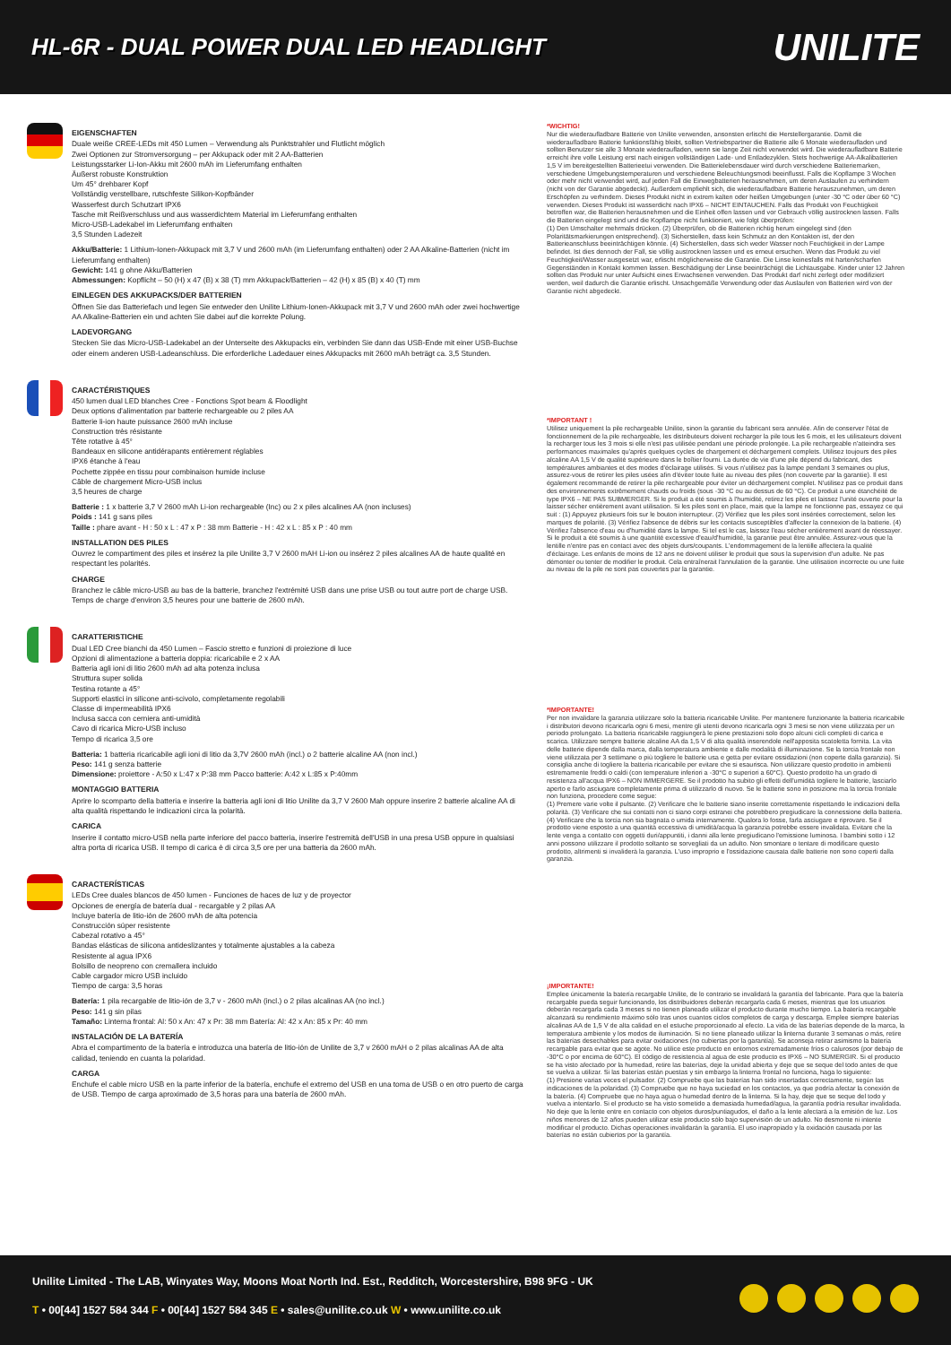HL-6R - DUAL POWER DUAL LED HEADLIGHT
UNILITE
EIGENSCHAFTEN
Duale weiße CREE-LEDs mit 450 Lumen – Verwendung als Punktstrahler und Flutlicht möglich
Zwei Optionen zur Stromversorgung – per Akkupack oder mit 2 AA-Batterien
Leistungsstarker Li-Ion-Akku mit 2600 mAh im Lieferumfang enthalten
Äußerst robuste Konstruktion
Um 45° drehbarer Kopf
Vollständig verstellbare, rutschfeste Silikon-Kopfbänder
Wasserfest durch Schutzart IPX6
Tasche mit Reißverschluss und aus wasserdichtem Material im Lieferumfang enthalten
Micro-USB-Ladekabel im Lieferumfang enthalten
3,5 Stunden Ladezeit
Akku/Batterie: 1 Lithium-Ionen-Akkupack mit 3,7 V und 2600 mAh (im Lieferumfang enthalten) oder 2 AA Alkaline-Batterien (nicht im Lieferumfang enthalten)
Gewicht: 141 g ohne Akku/Batterien
Abmessungen: Kopflicht – 50 (H) x 47 (B) x 38 (T) mm Akkupack/Batterien – 42 (H) x 85 (B) x 40 (T) mm
EINLEGEN DES AKKUPACKS/DER BATTERIEN
Öffnen Sie das Batteriefach und legen Sie entweder den Unilite Lithium-Ionen-Akkupack mit 3,7 V und 2600 mAh oder zwei hochwertige AA Alkaline-Batterien ein und achten Sie dabei auf die korrekte Polung.
LADEVORGANG
Stecken Sie das Micro-USB-Ladekabel an der Unterseite des Akkupacks ein, verbinden Sie dann das USB-Ende mit einer USB-Buchse oder einem anderen USB-Ladeanschluss. Die erforderliche Ladedauer eines Akkupacks mit 2600 mAh beträgt ca. 3,5 Stunden.
CARACTÉRISTIQUES
450 lumen dual LED blanches Cree - Fonctions Spot beam & Floodlight
Deux options d'alimentation par batterie rechargeable ou 2 piles AA
Batterie li-ion haute puissance 2600 mAh incluse
Construction très résistante
Tête rotative à 45°
Bandeaux en silicone antidérapants entièrement réglables
IPX6 étanche à l'eau
Pochette zippée en tissu pour combinaison humide incluse
Câble de chargement Micro-USB inclus
3,5 heures de charge
Batterie : 1 x batterie 3,7 V 2600 mAh Li-ion rechargeable (Inc) ou 2 x piles alcalines AA (non incluses)
Poids : 141 g sans piles
Taille : phare avant - H : 50 x L : 47 x P : 38 mm Batterie - H : 42 x L : 85 x P : 40 mm
INSTALLATION DES PILES
Ouvrez le compartiment des piles et insérez la pile Unilite 3,7 V 2600 mAH Li-ion ou insérez 2 piles alcalines AA de haute qualité en respectant les polarités.
CHARGE
Branchez le câble micro-USB au bas de la batterie, branchez l'extrémité USB dans une prise USB ou tout autre port de charge USB. Temps de charge d'environ 3,5 heures pour une batterie de 2600 mAh.
CARATTERISTICHE
Dual LED Cree bianchi da 450 Lumen – Fascio stretto e funzioni di proiezione di luce
Opzioni di alimentazione a batteria doppia: ricaricabile e 2 x AA
Batteria agli ioni di litio 2600 mAh ad alta potenza inclusa
Struttura super solida
Testina rotante a 45°
Supporti elastici in silicone anti-scivolo, completamente regolabili
Classe di impermeabilità IPX6
Inclusa sacca con cerniera anti-umidità
Cavo di ricarica Micro-USB incluso
Tempo di ricarica 3,5 ore
Batteria: 1 batteria ricaricabile agli ioni di litio da 3,7V 2600 mAh (incl.) o 2 batterie alcaline AA (non incl.)
Peso: 141 g senza batterie
Dimensione: proiettore - A:50 x L:47 x P:38 mm Pacco batterie: A:42 x L:85 x P:40mm
MONTAGGIO BATTERIA
Aprire lo scomparto della batteria e inserire la batteria agli ioni di litio Unilite da 3,7 V 2600 Mah oppure inserire 2 batterie alcaline AA di alta qualità rispettando le indicazioni circa la polarità.
CARICA
Inserire il contatto micro-USB nella parte inferiore del pacco batteria, inserire l'estremità dell'USB in una presa USB oppure in qualsiasi altra porta di ricarica USB. Il tempo di carica è di circa 3,5 ore per una batteria da 2600 mAh.
CARACTERÍSTICAS
LEDs Cree duales blancos de 450 lumen - Funciones de haces de luz y de proyector
Opciones de energía de batería dual - recargable y 2 pilas AA
Incluye batería de litio-ión de 2600 mAh de alta potencia
Construcción súper resistente
Cabezal rotativo a 45°
Bandas elásticas de silicona antideslizantes y totalmente ajustables a la cabeza
Resistente al agua IPX6
Bolsillo de neopreno con cremallera incluido
Cable cargador micro USB incluido
Tiempo de carga: 3,5 horas
Batería: 1 pila recargable de litio-ión de 3,7 v - 2600 mAh (incl.) o 2 pilas alcalinas AA (no incl.)
Peso: 141 g sin pilas
Tamaño: Linterna frontal: Al: 50 x An: 47 x Pr: 38 mm Batería: Al: 42 x An: 85 x Pr: 40 mm
INSTALACIÓN DE LA BATERÍA
Abra el compartimento de la batería e introduzca una batería de litio-ión de Unilite de 3,7 v 2600 mAH o 2 pilas alcalinas AA de alta calidad, teniendo en cuanta la polaridad.
CARGA
Enchufe el cable micro USB en la parte inferior de la batería, enchufe el extremo del USB en una toma de USB o en otro puerto de carga de USB. Tiempo de carga aproximado de 3,5 horas para una batería de 2600 mAh.
*WICHTIG!
Nur die wiederaufladbare Batterie von Unilite verwenden, ansonsten erlischt die Herstellergarantie. Damit die wiederaufladbare Batterie funktionsfähig bleibt, sollten Vertriebspartner die Batterie alle 6 Monate wiederaufladen und sollten Benutzer sie alle 3 Monate wiederaufladen, wenn sie lange Zeit nicht verwendet wird. Die wiederaufladbare Batterie erreicht ihre volle Leistung erst nach einigen vollständigen Lade- und Entladezyklen. Stets hochwertige AA-Alkalibatterien 1,5 V im bereitgestellten Batterieetui verwenden. Die Batterielebensdauer wird durch verschiedene Batteriemarken, verschiedene Umgebungstemperaturen und verschiedene Beleuchtungsmodi beeinflusst. Falls die Kopflampe 3 Wochen oder mehr nicht verwendet wird, auf jeden Fall die Einwegbatterien herausnehmen, um deren Auslaufen zu verhindern (nicht von der Garantie abgedeckt). Außerdem empfiehlt sich, die wiederaufladbare Batterie herauszunehmen, um deren Erschöpfen zu verhindern. Dieses Produkt nicht in extrem kalten oder heißen Umgebungen (unter -30 °C oder über 60 °C) verwenden. Dieses Produkt ist wasserdicht nach IPX6 – NICHT EINTAUCHEN. Falls das Produkt von Feuchtigkeit betroffen war, die Batterien herausnehmen und die Einheit offen lassen und vor Gebrauch völlig austrocknen lassen. Falls die Batterien eingelegt sind und die Kopflampe nicht funktioniert, wie folgt überprüfen:
(1) Den Umschalter mehrmals drücken. (2) Überprüfen, ob die Batterien richtig herum eingelegt sind (den Polaritätsmarkierungen entsprechend). (3) Sicherstellen, dass kein Schmutz an den Kontakten ist, der den Batterieanschluss beeinträchtigen könnte. (4) Sicherstellen, dass sich weder Wasser noch Feuchtigkeit in der Lampe befindet. Ist dies dennoch der Fall, sie völlig austrocknen lassen und es erneut ersuchen. Wenn das Produkt zu viel Feuchtigkeit/Wasser ausgesetzt war, erlischt möglicherweise die Garantie. Die Linse keinesfalls mit harten/scharfen Gegenständen in Kontakt kommen lassen. Beschädigung der Linse beeinträchtigt die Lichtausgabe. Kinder unter 12 Jahren sollten das Produkt nur unter Aufsicht eines Erwachsenen verwenden. Das Produkt darf nicht zerlegt oder modifiziert werden, weil dadurch die Garantie erlischt. Unsachgemäße Verwendung oder das Auslaufen von Batterien wird von der Garantie nicht abgedeckt.
*IMPORTANT !
Utilisez uniquement la pile rechargeable Unilite, sinon la garantie du fabricant sera annulée. Afin de conserver l'état de fonctionnement de la pile rechargeable, les distributeurs doivent recharger la pile tous les 6 mois, et les utilisateurs doivent la recharger tous les 3 mois si elle n'est pas utilisée pendant une période prolongée. La pile rechargeable n'atteindra ses performances maximales qu'après quelques cycles de chargement et déchargement complets. Utilisez toujours des piles alcaline AA 1,5 V de qualité supérieure dans le boîtier fourni. La durée de vie d'une pile dépend du fabricant, des températures ambiantes et des modes d'éclairage utilisés. Si vous n'utilisez pas la lampe pendant 3 semaines ou plus, assurez-vous de retirer les piles usées afin d'éviter toute fuite au niveau des piles (non couverte par la garantie). Il est également recommandé de retirer la pile rechargeable pour éviter un déchargement complet. N'utilisez pas ce produit dans des environnements extrêmement chauds ou froids (sous -30 °C ou au dessus de 60 °C). Ce produit a une étanchéité de type IPX6 – NE PAS SUBMERGER. Si le produit a été soumis à l'humidité, retirez les piles et laissez l'unité ouverte pour la laisser sécher entièrement avant utilisation. Si les piles sont en place, mais que la lampe ne fonctionne pas, essayez ce qui suit : (1) Appuyez plusieurs fois sur le bouton interrupteur. (2) Vérifiez que les piles sont insérées correctement, selon les marques de polarité. (3) Vérifiez l'absence de débris sur les contacts susceptibles d'affecter la connexion de la batterie. (4) Vérifiez l'absence d'eau ou d'humidité dans la lampe. Si tel est le cas, laissez l'eau sécher entièrement avant de réessayer. Si le produit a été soumis à une quantité excessive d'eau/d'humidité, la garantie peut être annulée. Assurez-vous que la lentille n'entre pas en contact avec des objets durs/coupants. L'endommagement de la lentille affectera la qualité d'éclairage. Les enfants de moins de 12 ans ne doivent utiliser le produit que sous la supervision d'un adulte. Ne pas démonter ou tenter de modifier le produit. Cela entraînerait l'annulation de la garantie. Une utilisation incorrecte ou une fuite au niveau de la pile ne sont pas couvertes par la garantie.
*IMPORTANTE!
Per non invalidare la garanzia utilizzare solo la batteria ricaricabile Unilite. Per mantenere funzionante la batteria ricaricabile i distributori devono ricaricarla ogni 6 mesi, mentre gli utenti devono ricaricarla ogni 3 mesi se non viene utilizzata per un periodo prolungato. La batteria ricaricabile raggiungerà le piene prestazioni solo dopo alcuni cicli completi di carica e scarica. Utilizzare sempre batterie alcaline AA da 1,5 V di alta qualità inserendole nell'apposita scatoletta fornita. La vita delle batterie dipende dalla marca, dalla temperatura ambiente e dalle modalità di illuminazione. Se la torcia frontale non viene utilizzata per 3 settimane o più togliere le batterie usa e getta per evitare ossidazioni (non coperte dalla garanzia). Si consiglia anche di togliere la batteria ricaricabile per evitare che si esaurisca. Non utilizzare questo prodotto in ambienti estremamente freddi o caldi (con temperature inferiori a -30°C o superiori a 60°C). Questo prodotto ha un grado di resistenza all'acqua IPX6 – NON IMMERGERE. Se il prodotto ha subito gli effetti dell'umidità togliere le batterie, lasciarlo aperto e farlo asciugare completamente prima di utilizzarlo di nuovo. Se le batterie sono in posizione ma la torcia frontale non funziona, procedere come segue:
(1) Premere varie volte il pulsante. (2) Verificare che le batterie siano inserite correttamente rispettando le indicazioni della polarità. (3) Verificare che sui contatti non ci siano corpi estranei che potrebbero pregiudicare la connessione della batteria. (4) Verificare che la torcia non sia bagnata o umida internamente. Qualora lo fosse, farla asciugare e riprovare. Se il prodotto viene esposto a una quantità eccessiva di umidità/acqua la garanzia potrebbe essere invalidata. Evitare che la lente venga a contatto con oggetti duri/appuntiti, i danni alla lente pregiudicano l'emissione luminosa. I bambini sotto i 12 anni possono utilizzare il prodotto soltanto se sorvegliati da un adulto. Non smontare o tentare di modificare questo prodotto, altrimenti si invaliderà la garanzia. L'uso improprio e l'ossidazione causata dalle batterie non sono coperti dalla garanzia.
¡IMPORTANTE!
Emplee únicamente la batería recargable Unilite, de lo contrario se invalidará la garantía del fabricante. Para que la batería recargable pueda seguir funcionando, los distribuidores deberán recargarla cada 6 meses, mientras que los usuarios deberán recargarla cada 3 meses si no tienen planeado utilizar el producto durante mucho tiempo. La batería recargable alcanzará su rendimiento máximo sólo tras unos cuantos ciclos completos de carga y descarga. Emplee siempre baterías alcalinas AA de 1,5 V de alta calidad en el estuche proporcionado al efecto. La vida de las baterías depende de la marca, la temperatura ambiente y los modos de iluminación. Si no tiene planeado utilizar la linterna durante 3 semanas o más, retire las baterías desechables para evitar oxidaciones (no cubiertas por la garantía). Se aconseja retirar asimismo la batería recargable para evitar que se agote. No utilice este producto en entornos extremadamente fríos o calurosos (por debajo de -30°C o por encima de 60°C). El código de resistencia al agua de este producto es IPX6 – NO SUMERGIR. Si el producto se ha visto afectado por la humedad, retire las baterías, deje la unidad abierta y deje que se seque del todo antes de que se vuelva a utilizar. Si las baterías están puestas y sin embargo la linterna frontal no funciona, haga lo siguiente:
(1) Presione varias veces el pulsador. (2) Compruebe que las baterías han sido insertadas correctamente, según las indicaciones de la polaridad. (3) Compruebe que no haya suciedad en los contactos, ya que podría afectar la conexión de la batería. (4) Compruebe que no haya agua o humedad dentro de la linterna. Si la hay, deje que se seque del todo y vuelva a intentarlo. Si el producto se ha visto sometido a demasiada humedad/agua, la garantía podría resultar invalidada. No deje que la lente entre en contacto con objetos duros/puntiagudos, el daño a la lente afectará a la emisión de luz. Los niños menores de 12 años pueden utilizar este producto sólo bajo supervisión de un adulto. No desmonte ni intente modificar el producto. Dichas operaciones invalidarán la garantía. El uso inapropiado y la oxidación causada por las baterías no están cubiertos por la garantía.
Unilite Limited - The LAB, Winyates Way, Moons Moat North Ind. Est., Redditch, Worcestershire, B98 9FG - UK
T • 00[44] 1527 584 344 F • 00[44] 1527 584 345 E • sales@unilite.co.uk W • www.unilite.co.uk